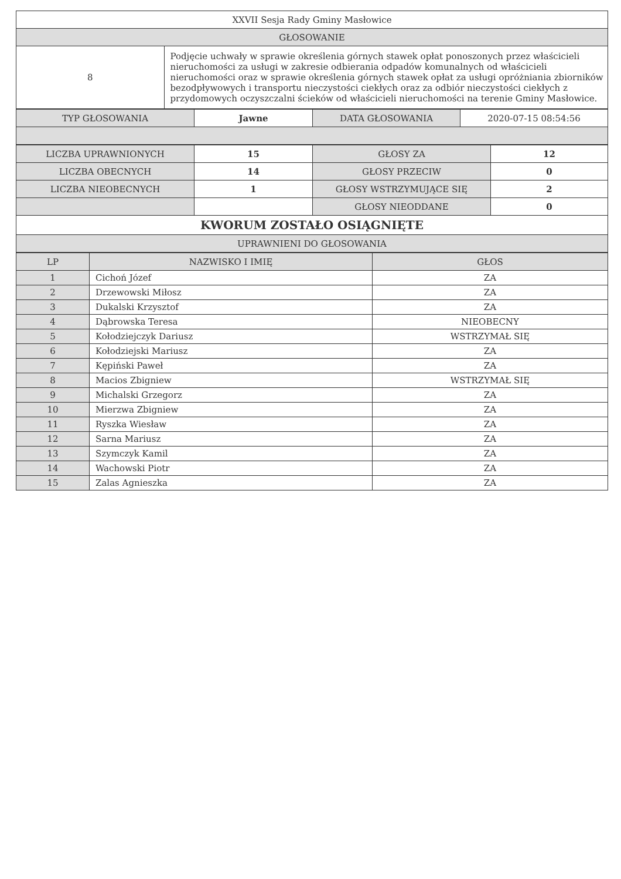| XXVII Sesja Rady Gminy Masłowice | |
| GŁOSOWANIE | |
| 8 | Podjęcie uchwały w sprawie określenia górnych stawek opłat ponoszonych przez właścicieli nieruchomości za usługi w zakresie odbierania odpadów komunalnych od właścicieli nieruchomości oraz w sprawie określenia górnych stawek opłat za usługi opróżniania zbiorników bezodpływowych i transportu nieczystości ciekłych oraz za odbiór nieczystości ciekłych z przydomowych oczyszczalni ścieków od właścicieli nieruchomości na terenie Gminy Masłowice. |
| TYP GŁOSOWANIA | Jawne | DATA GŁOSOWANIA | 2020-07-15 08:54:56 |
| LICZBA UPRAWNIONYCH | 15 | GŁOSY ZA | 12 |
| LICZBA OBECNYCH | 14 | GŁOSY PRZECIW | 0 |
| LICZBA NIEOBECNYCH | 1 | GŁOSY WSTRZYMUJĄCE SIĘ | 2 |
| | | GŁOSY NIEODDANE | 0 |
| KWORUM ZOSTAŁO OSIĄGNIĘTE | | | |
| UPRAWNIENI DO GŁOSOWANIA | | | |
| LP | NAZWISKO I IMIĘ | GŁOS |
| --- | --- | --- |
| 1 | Cichoń Józef | ZA |
| 2 | Drzewowski Miłosz | ZA |
| 3 | Dukalski Krzysztof | ZA |
| 4 | Dąbrowska Teresa | NIEOBECNY |
| 5 | Kołodziejczyk Dariusz | WSTRZYMAŁ SIĘ |
| 6 | Kołodziejski Mariusz | ZA |
| 7 | Kępiński Paweł | ZA |
| 8 | Macios Zbigniew | WSTRZYMAŁ SIĘ |
| 9 | Michalski Grzegorz | ZA |
| 10 | Mierzwa Zbigniew | ZA |
| 11 | Ryszka Wiesław | ZA |
| 12 | Sarna Mariusz | ZA |
| 13 | Szymczyk Kamil | ZA |
| 14 | Wachowski Piotr | ZA |
| 15 | Zalas Agnieszka | ZA |